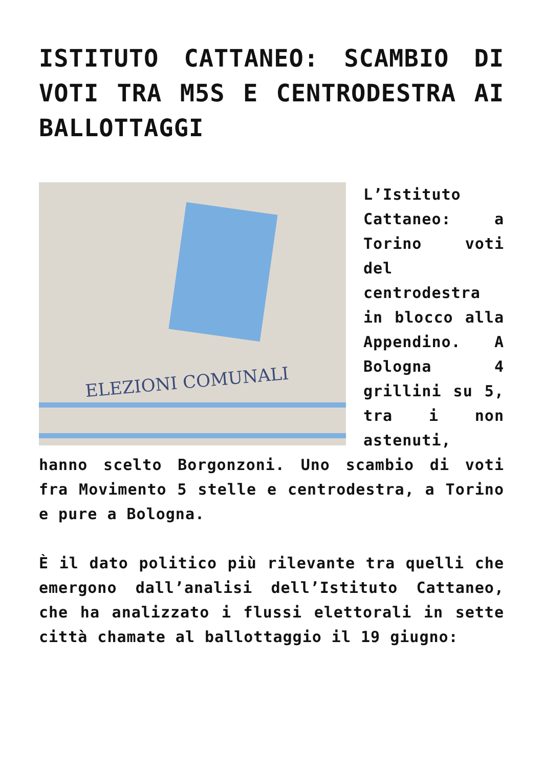ISTITUTO CATTANEO: SCAMBIO DI VOTI TRA M5S E CENTRODESTRA AI BALLOTTAGGI
ELEZIONI COMUNALI
L’Istituto Cattaneo: a Torino voti del centrodestra in blocco alla Appendino. A Bologna 4 grillini su 5, tra i non astenuti, hanno scelto Borgonzoni. Uno scambio di voti fra Movimento 5 stelle e centrodestra, a Torino e pure a Bologna.
È il dato politico più rilevante tra quelli che emergono dall’analisi dell’Istituto Cattaneo, che ha analizzato i flussi elettorali in sette città chamate al ballottaggio il 19 giugno: